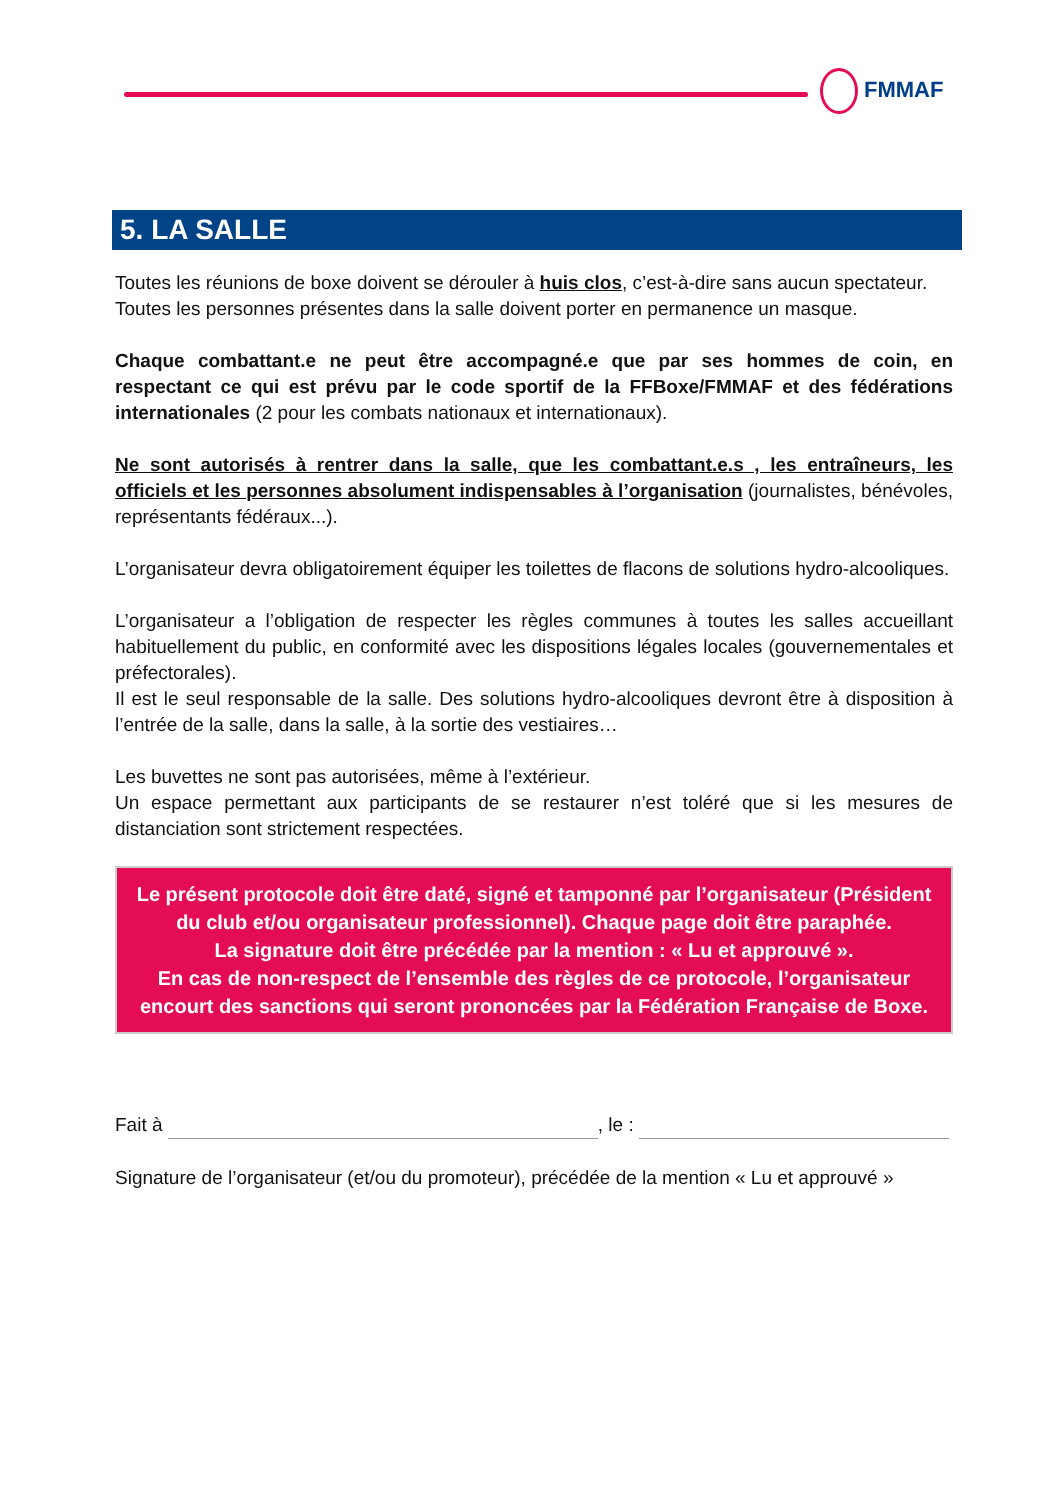FMMAF
5. LA SALLE
Toutes les réunions de boxe doivent se dérouler à huis clos, c’est-à-dire sans aucun spectateur.
Toutes les personnes présentes dans la salle doivent porter en permanence un masque.
Chaque combattant.e ne peut être accompagné.e que par ses hommes de coin, en respectant ce qui est prévu par le code sportif de la FFBoxe/FMMAF et des fédérations internationales (2 pour les combats nationaux et internationaux).
Ne sont autorisés à rentrer dans la salle, que les combattant.e.s , les entraîneurs, les officiels et les personnes absolument indispensables à l’organisation (journalistes, bénévoles, représentants fédéraux...).
L’organisateur devra obligatoirement équiper les toilettes de flacons de solutions hydro-alcooliques.
L’organisateur a l’obligation de respecter les règles communes à toutes les salles accueillant habituellement du public, en conformité avec les dispositions légales locales (gouvernementales et préfectorales).
Il est le seul responsable de la salle. Des solutions hydro-alcooliques devront être à disposition à l’entrée de la salle, dans la salle, à la sortie des vestiaires…
Les buvettes ne sont pas autorisées, même à l’extérieur.
Un espace permettant aux participants de se restaurer n’est toléré que si les mesures de distanciation sont strictement respectées.
Le présent protocole doit être daté, signé et tamponné par l’organisateur (Président du club et/ou organisateur professionnel). Chaque page doit être paraphée.
La signature doit être précédée par la mention : « Lu et approuvé ».
En cas de non-respect de l’ensemble des règles de ce protocole, l’organisateur encourt des sanctions qui seront prononcées par la Fédération Française de Boxe.
Fait à , le :
Signature de l’organisateur (et/ou du promoteur), précédée de la mention « Lu et approuvé »